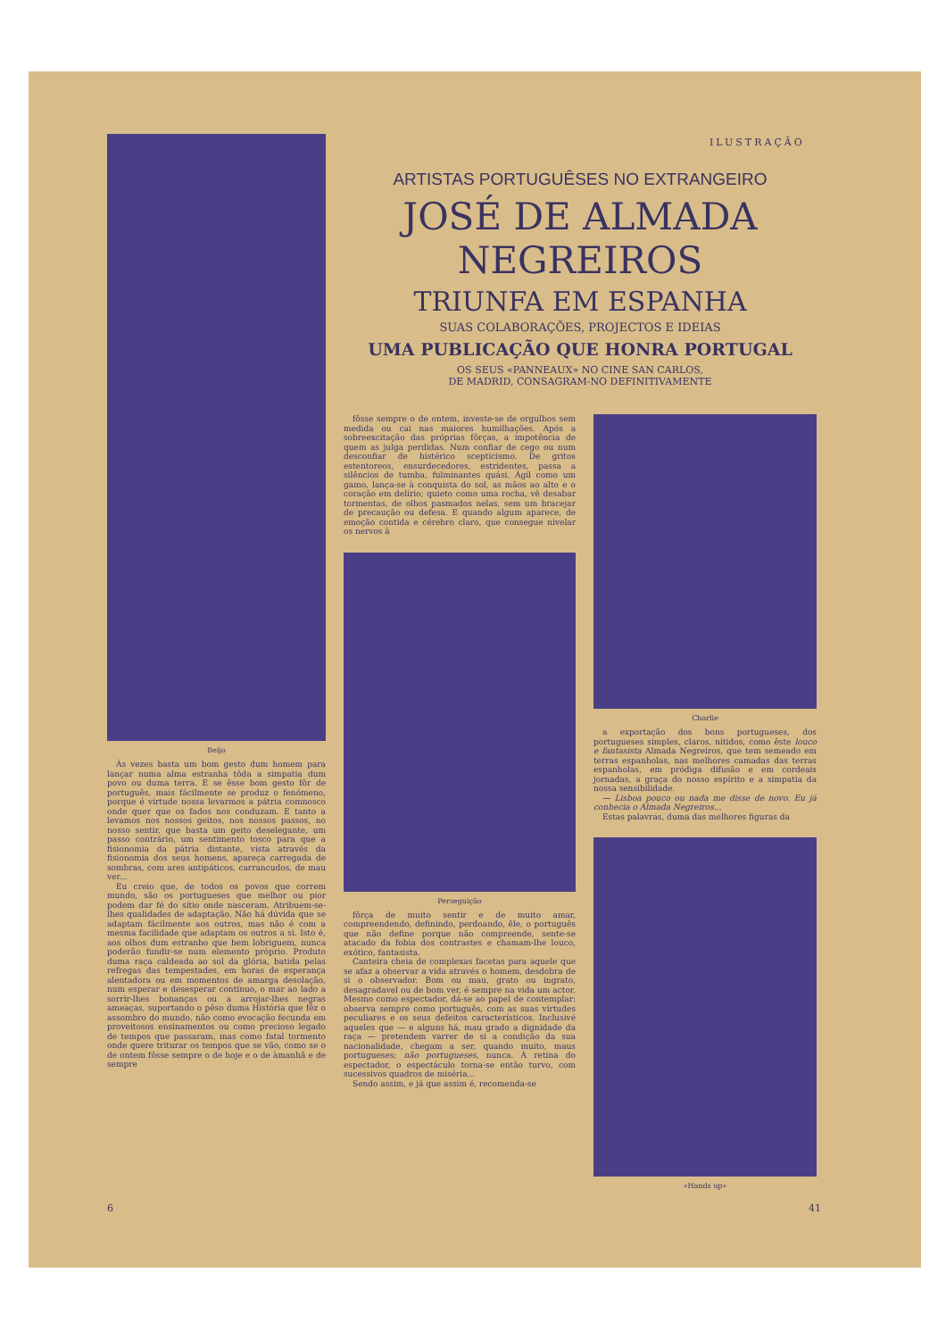ILUSTRAÇÃO
Beijo
Às vezes basta um bom gesto dum homem para lançar numa alma estranha tôda a simpatia dum povo ou duma terra. E se êsse bom gesto fôr de português, mais fácilmente se produz o fenómeno, porque é virtude nossa levarmos a pátria comnosco onde quer que os fados nos conduzam. E tanto a levamos nos nossos geitos, nos nossos passos, no nosso sentir, que basta um geito deselegante, um passo contrário, um sentimento tosco para que a fisionomia da pátria distante, vista através da fisionomia dos seus homens, apareça carregada de sombras, com ares antipáticos, carrancudos, de mau ver...
Eu creio que, de todos os povos que correm mundo, são os portugueses que melhor ou pior podem dar fé do sítio onde nasceram. Atribuem-se-lhes qualidades de adaptação. Não há dúvida que se adaptam fácilmente aos outros, mas não é com a mesma facilidade que adaptam os outros a si. Isto é, aos olhos dum estranho que bem lobriguem, nunca poderão fundir-se num elemento próprio. Produto duma raça caldeada ao sol da glória, batida pelas refregas das tempestades, em horas de esperança alentadora ou em momentos de amarga desolação, num esperar e desesperar contínuo, o mar ao lado a sorrir-lhes bonanças ou a arrojar-lhes negras ameaças, suportando o pêso duma História que fêz o assombro do mundo, não como evocação fecunda em proveitosos ensinamentos ou como precioso legado de tempos que passaram, mas como fatal tormento onde quere triturar os tempos que se vão, como se o de ontem fôsse sempre o de hoje e o de àmanhã e de sempre
ARTISTAS PORTUGUÊSES NO EXTRANGEIRO
JOSÉ DE ALMADA NEGREIROS
TRIUNFA EM ESPANHA
SUAS COLABORAÇÕES, PROJECTOS E IDEIAS
UMA PUBLICAÇÃO QUE HONRA PORTUGAL
OS SEUS «PANNEAUX» NO CINE SAN CARLOS,
DE MADRID, CONSAGRAM-NO DEFINITIVAMENTE
fôsse sempre o de ontem, investe-se de orgulhos sem medida ou cai nas maiores humilhações. Após a sobreexcitação das próprias fôrças, a impotência de quem as julga perdidas. Num confiar de cego ou num desconfiar de histérico scepticismo. De gritos estentoreos, ensurdecedores, estridentes, passa a silêncios de tumba, fulminantes quási. Ágil como um gamo, lança-se à conquista do sol, as mãos ao alto e o coração em delírio; quieto como uma rocha, vê desabar tormentas, de olhos pasmados nelas, sem um bracejar de precaução ou defesa. E quando algum aparece, de emoção contida e cérebro claro, que consegue nivelar os nervos à
Perseguição
fôrça de muito sentir e de muito amar, compreendendo, definindo, perdoando, êle, o português que não define porque não compreende, sente-se atacado da fobia dos contrastes e chamam-lhe louco, exótico, fantasista.
Canteira cheia de complexas facetas para aquele que se afaz a observar a vida através o homem, desdobra de si o observador. Bom ou mau, grato ou ingrato, desagradavel ou de bom ver, é sempre na vida um actor. Mesmo como espectador, dá-se ao papel de contemplar: observa sempre como português, com as suas virtudes peculiares e os seus defeitos característicos. Inclusivé aqueles que — e alguns há, mau grado a dignidade da raça — pretendem varrer de si a condição da sua nacionalidade, chegam a ser, quando muito, maus portugueses; não portugueses, nunca. À retina do espectador, o espectáculo torna-se então turvo, com sucessivos quadros de miséria...
Sendo assim, e já que assim é, recomenda-se
Charlie
a exportação dos bons portugueses, dos portugueses simples, claros, nítidos, como êste louco e fantasista Almada Negreiros, que tem semeado em terras espanholas, nas melhores camadas das terras espanholas, em pródiga difusão e em cordeais jornadas, a graça do nosso espírito e a simpatia da nossa sensibilidade.
— Lisboa pouco ou nada me disse de novo. Eu já conhecia o Almada Negreiros...
Estas palavras, duma das melhores figuras da
«Hands up»
6 41